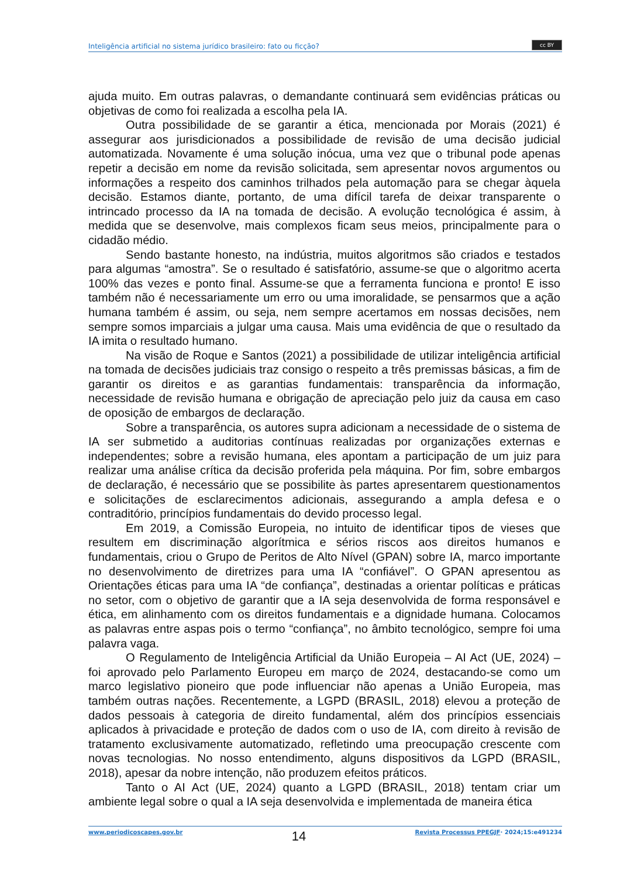Inteligência artificial no sistema jurídico brasileiro: fato ou ficção?
cc BY
ajuda muito. Em outras palavras, o demandante continuará sem evidências práticas ou objetivas de como foi realizada a escolha pela IA.
Outra possibilidade de se garantir a ética, mencionada por Morais (2021) é assegurar aos jurisdicionados a possibilidade de revisão de uma decisão judicial automatizada. Novamente é uma solução inócua, uma vez que o tribunal pode apenas repetir a decisão em nome da revisão solicitada, sem apresentar novos argumentos ou informações a respeito dos caminhos trilhados pela automação para se chegar àquela decisão. Estamos diante, portanto, de uma difícil tarefa de deixar transparente o intrincado processo da IA na tomada de decisão. A evolução tecnológica é assim, à medida que se desenvolve, mais complexos ficam seus meios, principalmente para o cidadão médio.
Sendo bastante honesto, na indústria, muitos algoritmos são criados e testados para algumas “amostra”. Se o resultado é satisfatório, assume-se que o algoritmo acerta 100% das vezes e ponto final. Assume-se que a ferramenta funciona e pronto! E isso também não é necessariamente um erro ou uma imoralidade, se pensarmos que a ação humana também é assim, ou seja, nem sempre acertamos em nossas decisões, nem sempre somos imparciais a julgar uma causa. Mais uma evidência de que o resultado da IA imita o resultado humano.
Na visão de Roque e Santos (2021) a possibilidade de utilizar inteligência artificial na tomada de decisões judiciais traz consigo o respeito a três premissas básicas, a fim de garantir os direitos e as garantias fundamentais: transparência da informação, necessidade de revisão humana e obrigação de apreciação pelo juiz da causa em caso de oposição de embargos de declaração.
Sobre a transparência, os autores supra adicionam a necessidade de o sistema de IA ser submetido a auditorias contínuas realizadas por organizações externas e independentes; sobre a revisão humana, eles apontam a participação de um juiz para realizar uma análise crítica da decisão proferida pela máquina. Por fim, sobre embargos de declaração, é necessário que se possibilite às partes apresentarem questionamentos e solicitações de esclarecimentos adicionais, assegurando a ampla defesa e o contraditório, princípios fundamentais do devido processo legal.
Em 2019, a Comissão Europeia, no intuito de identificar tipos de vieses que resultem em discriminação algorítmica e sérios riscos aos direitos humanos e fundamentais, criou o Grupo de Peritos de Alto Nível (GPAN) sobre IA, marco importante no desenvolvimento de diretrizes para uma IA “confiável”. O GPAN apresentou as Orientações éticas para uma IA “de confiança”, destinadas a orientar políticas e práticas no setor, com o objetivo de garantir que a IA seja desenvolvida de forma responsável e ética, em alinhamento com os direitos fundamentais e a dignidade humana. Colocamos as palavras entre aspas pois o termo “confiança”, no âmbito tecnológico, sempre foi uma palavra vaga.
O Regulamento de Inteligência Artificial da União Europeia – AI Act (UE, 2024) – foi aprovado pelo Parlamento Europeu em março de 2024, destacando-se como um marco legislativo pioneiro que pode influenciar não apenas a União Europeia, mas também outras nações. Recentemente, a LGPD (BRASIL, 2018) elevou a proteção de dados pessoais à categoria de direito fundamental, além dos princípios essenciais aplicados à privacidade e proteção de dados com o uso de IA, com direito à revisão de tratamento exclusivamente automatizado, refletindo uma preocupação crescente com novas tecnologias. No nosso entendimento, alguns dispositivos da LGPD (BRASIL, 2018), apesar da nobre intenção, não produzem efeitos práticos.
Tanto o AI Act (UE, 2024) quanto a LGPD (BRASIL, 2018) tentam criar um ambiente legal sobre o qual a IA seja desenvolvida e implementada de maneira ética
www.periodicoscapes.gov.br 14 Revista Processus PPEGJF· 2024;15:e491234